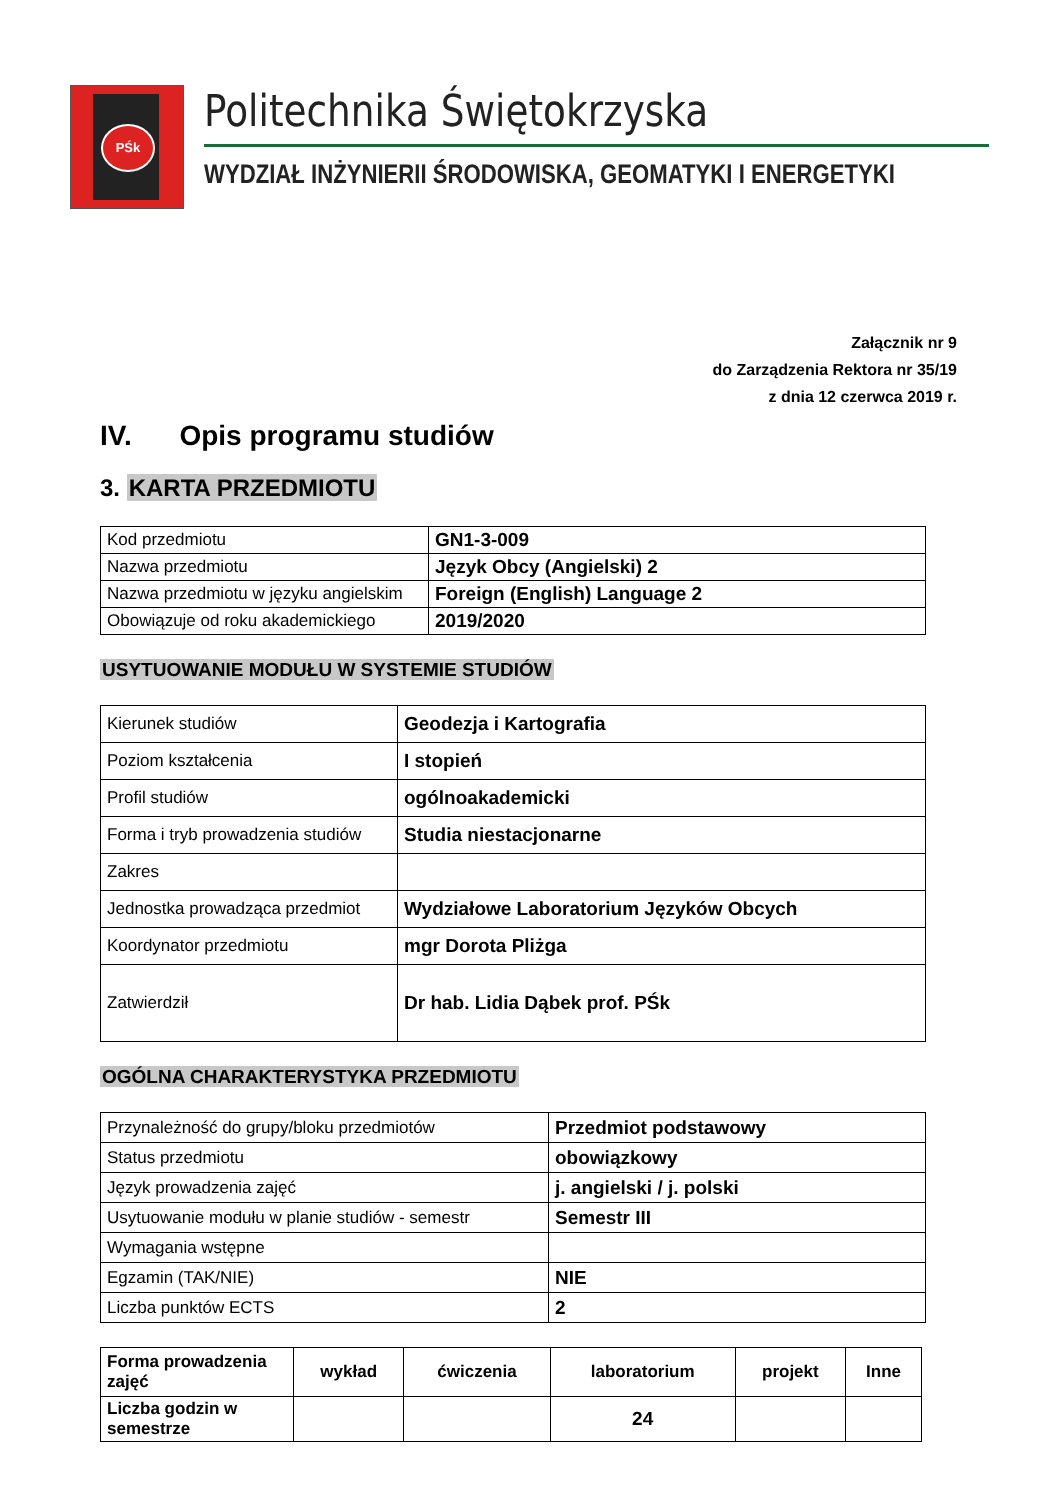PŚk
Politechnika Świętokrzyska
WYDZIAŁ INŻYNIERII ŚRODOWISKA, GEOMATYKI I ENERGETYKI
Załącznik nr 9
do Zarządzenia Rektora nr 35/19
z dnia 12 czerwca 2019 r.
IV. Opis programu studiów
3. KARTA PRZEDMIOTU
| Kod przedmiotu | GN1-3-009 |
| Nazwa przedmiotu | Język Obcy (Angielski) 2 |
| Nazwa przedmiotu w języku angielskim | Foreign (English) Language 2 |
| Obowiązuje od roku akademickiego | 2019/2020 |
USYTUOWANIE MODUŁU W SYSTEMIE STUDIÓW
| Kierunek studiów | Geodezja i Kartografia |
| Poziom kształcenia | I stopień |
| Profil studiów | ogólnoakademicki |
| Forma i tryb prowadzenia studiów | Studia niestacjonarne |
| Zakres | |
| Jednostka prowadząca przedmiot | Wydziałowe Laboratorium Języków Obcych |
| Koordynator przedmiotu | mgr Dorota Pliżga |
| Zatwierdził | Dr hab. Lidia Dąbek prof. PŚk |
OGÓLNA CHARAKTERYSTYKA PRZEDMIOTU
| Przynależność do grupy/bloku przedmiotów | Przedmiot podstawowy |
| Status przedmiotu | obowiązkowy |
| Język prowadzenia zajęć | j. angielski / j. polski |
| Usytuowanie modułu w planie studiów - semestr | Semestr III |
| Wymagania wstępne | |
| Egzamin (TAK/NIE) | NIE |
| Liczba punktów ECTS | 2 |
| Forma prowadzenia zajęć | wykład | ćwiczenia | laboratorium | projekt | Inne |
| --- | --- | --- | --- | --- | --- |
| Liczba godzin w semestrze | | | 24 | | |